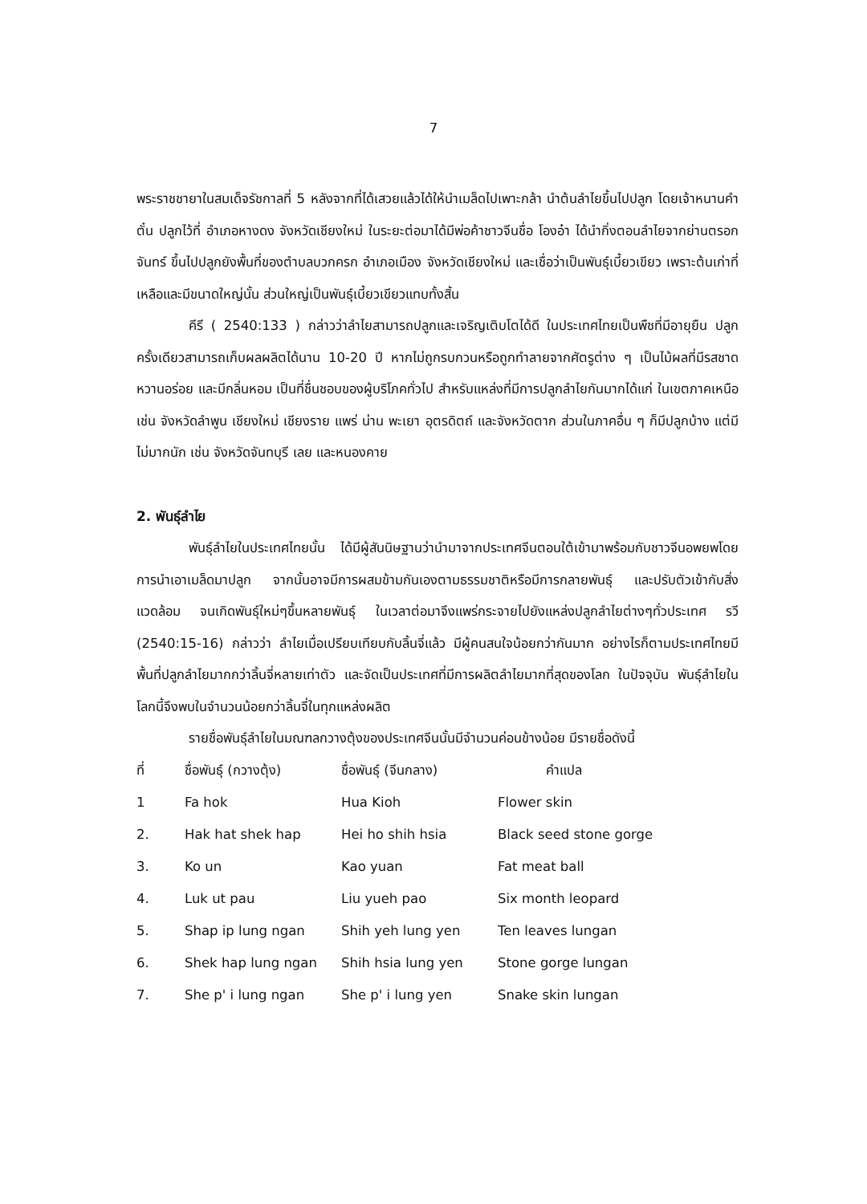7
พระราชชายาในสมเด็จรัชกาลที่ 5 หลังจากที่ได้เสวยแล้วได้ให้นำเมล็ดไปเพาะกล้า นำต้นลำไยขึ้นไปปลูก โดยเจ้าหนานคำตั๋น ปลูกไว้ที่ อำเภอหางดง จังหวัดเชียงใหม่ ในระยะต่อมาได้มีพ่อค้าชาวจีนชื่อ โองอ๋า ได้นำกิ่งตอนลำไยจากย่านตรอกจันทร์ ขึ้นไปปลูกยังพื้นที่ของตำบลบวกครก อำเภอเมือง จังหวัดเชียงใหม่ และเชื่อว่าเป็นพันธุ์เบี้ยวเขียว เพราะต้นเก่าที่เหลือและมีขนาดใหญ่นั้น ส่วนใหญ่เป็นพันธุ์เบี้ยวเขียวแทบทั้งสิ้น
คีรี ( 2540:133 ) กล่าวว่าลำไยสามารถปลูกและเจริญเติบโตได้ดี ในประเทศไทยเป็นพืชที่มีอายุยืน ปลูกครั้งเดียวสามารถเก็บผลผลิตได้นาน 10-20 ปี หากไม่ถูกรบกวนหรือถูกทำลายจากศัตรูต่าง ๆ เป็นไม้ผลที่มีรสชาดหวานอร่อย และมีกลิ่นหอม เป็นที่ชื่นชอบของผู้บริโภคทั่วไป สำหรับแหล่งที่มีการปลูกลำไยกันมากได้แก่ ในเขตภาคเหนือ เช่น จังหวัดลำพูน เชียงใหม่ เชียงราย แพร่ น่าน พะเยา อุตรดิตถ์ และจังหวัดตาก ส่วนในภาคอื่น ๆ ก็มีปลูกบ้าง แต่มีไม่มากนัก เช่น จังหวัดจันทบุรี เลย และหนองคาย
2. พันธุ์ลำไย
พันธุ์ลำไยในประเทศไทยนั้น ได้มีผู้สันนิษฐานว่านำมาจากประเทศจีนตอนใต้เข้ามาพร้อมกับชาวจีนอพยพโดยการนำเอาเมล็ดมาปลูก จากนั้นอาจมีการผสมข้ามกันเองตามธรรมชาติหรือมีการกลายพันธุ์ และปรับตัวเข้ากับสิ่งแวดล้อม จนเกิดพันธุ์ใหม่ๆขึ้นหลายพันธุ์ ในเวลาต่อมาจึงแพร่กระจายไปยังแหล่งปลูกลำไยต่างๆทั่วประเทศ รวี (2540:15-16) กล่าวว่า ลำไยเมื่อเปรียบเทียบกับลิ้นจี่แล้ว มีผู้คนสนใจน้อยกว่ากันมาก อย่างไรก็ตามประเทศไทยมีพื้นที่ปลูกลำไยมากกว่าลิ้นจี่หลายเท่าตัว และจัดเป็นประเทศที่มีการผลิตลำไยมากที่สุดของโลก ในปัจจุบัน พันธุ์ลำไยในโลกนี้จึงพบในจำนวนน้อยกว่าลิ้นจี่ในทุกแหล่งผลิต
รายชื่อพันธุ์ลำไยในมณฑลกวางตุ้งของประเทศจีนนั้นมีจำนวนค่อนข้างน้อย มีรายชื่อดังนี้
| ที่ | ชื่อพันธุ์ (กวางตุ้ง) | ชื่อพันธุ์ (จีนกลาง) | คำแปล |
| --- | --- | --- | --- |
| 1 | Fa hok | Hua Kioh | Flower skin |
| 2. | Hak hat shek hap | Hei ho shih hsia | Black seed stone gorge |
| 3. | Ko un | Kao yuan | Fat meat ball |
| 4. | Luk ut pau | Liu yueh pao | Six month leopard |
| 5. | Shap ip lung ngan | Shih yeh lung yen | Ten leaves lungan |
| 6. | Shek hap lung ngan | Shih hsia lung yen | Stone gorge lungan |
| 7. | She p' i lung ngan | She p' i lung yen | Snake skin lungan |